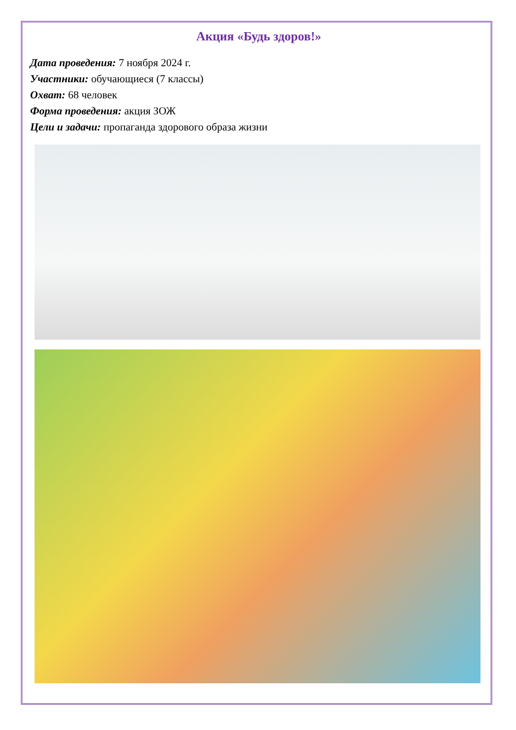Акция «Будь здоров!»
Дата проведения: 7 ноября 2024 г.
Участники: обучающиеся (7 классы)
Охват: 68 человек
Форма проведения: акция ЗОЖ
Цели и задачи: пропаганда здорового образа жизни